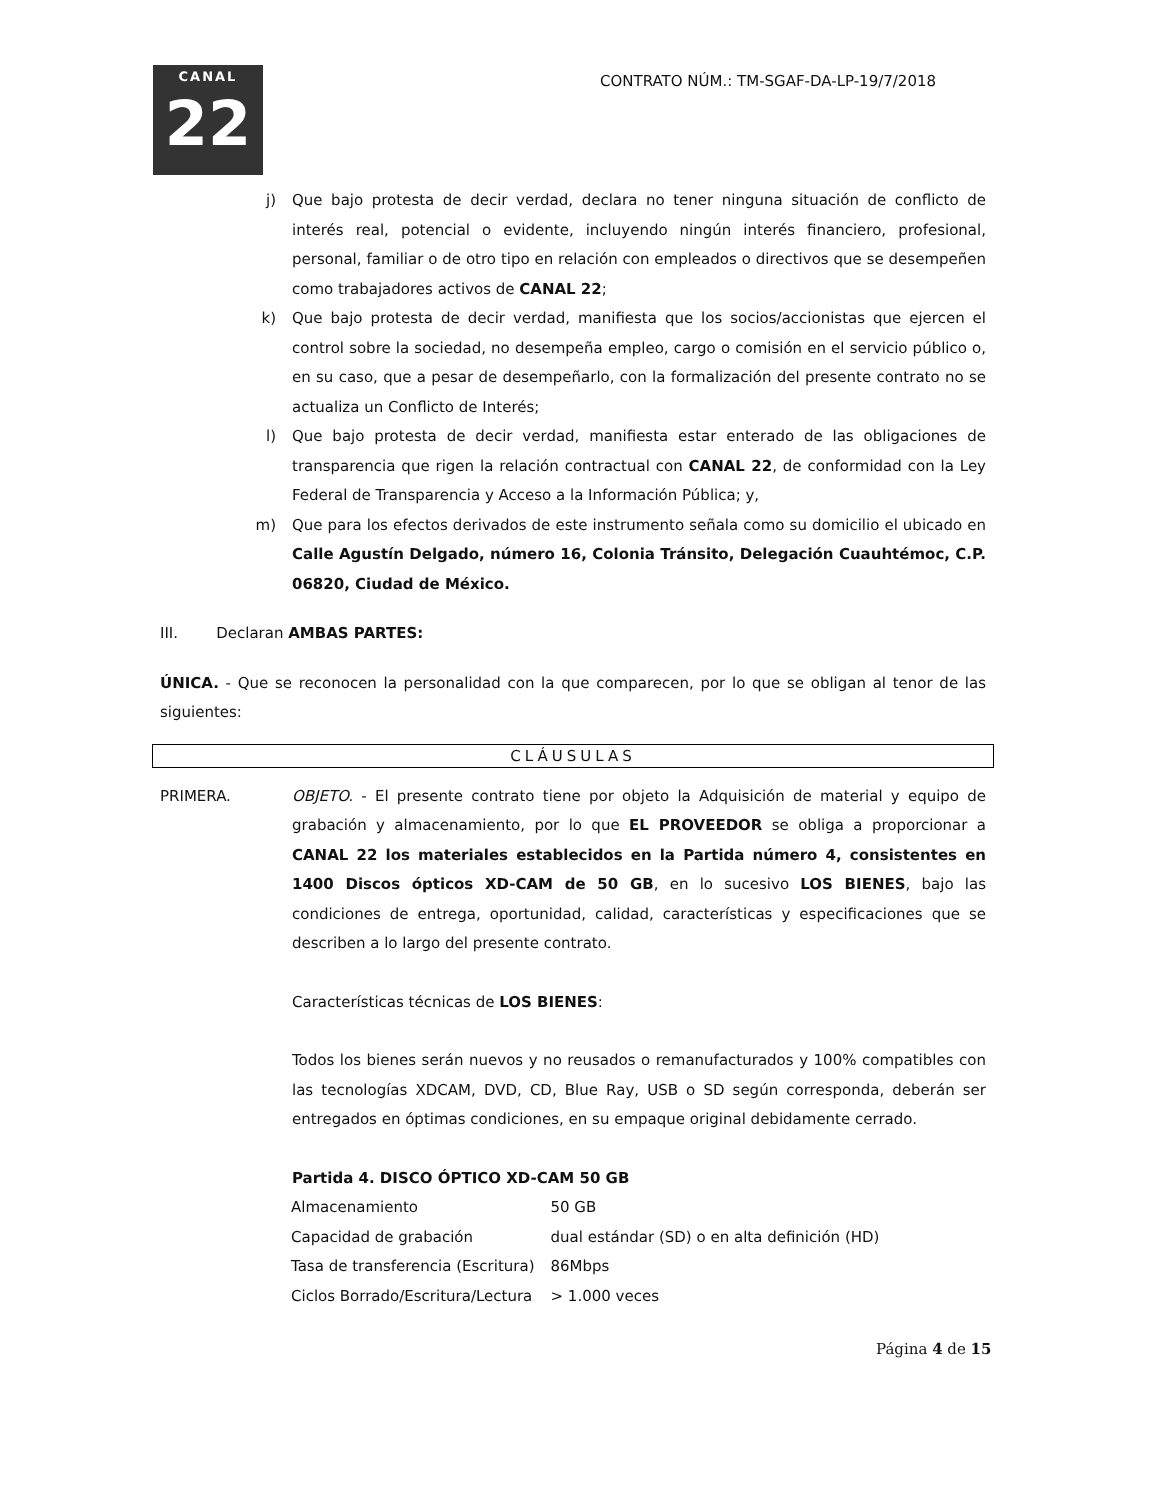CANAL
22
CONTRATO NÚM.: TM-SGAF-DA-LP-19/7/2018
j) Que bajo protesta de decir verdad, declara no tener ninguna situación de conflicto de interés real, potencial o evidente, incluyendo ningún interés financiero, profesional, personal, familiar o de otro tipo en relación con empleados o directivos que se desempeñen como trabajadores activos de CANAL 22;
k) Que bajo protesta de decir verdad, manifiesta que los socios/accionistas que ejercen el control sobre la sociedad, no desempeña empleo, cargo o comisión en el servicio público o, en su caso, que a pesar de desempeñarlo, con la formalización del presente contrato no se actualiza un Conflicto de Interés;
l) Que bajo protesta de decir verdad, manifiesta estar enterado de las obligaciones de transparencia que rigen la relación contractual con CANAL 22, de conformidad con la Ley Federal de Transparencia y Acceso a la Información Pública; y,
m) Que para los efectos derivados de este instrumento señala como su domicilio el ubicado en Calle Agustín Delgado, número 16, Colonia Tránsito, Delegación Cuauhtémoc, C.P. 06820, Ciudad de México.
III. Declaran AMBAS PARTES:
ÚNICA. - Que se reconocen la personalidad con la que comparecen, por lo que se obligan al tenor de las siguientes:
CLÁUSULAS
PRIMERA. OBJETO. - El presente contrato tiene por objeto la Adquisición de material y equipo de grabación y almacenamiento, por lo que EL PROVEEDOR se obliga a proporcionar a CANAL 22 los materiales establecidos en la Partida número 4, consistentes en 1400 Discos ópticos XD-CAM de 50 GB, en lo sucesivo LOS BIENES, bajo las condiciones de entrega, oportunidad, calidad, características y especificaciones que se describen a lo largo del presente contrato.
Características técnicas de LOS BIENES:
Todos los bienes serán nuevos y no reusados o remanufacturados y 100% compatibles con las tecnologías XDCAM, DVD, CD, Blue Ray, USB o SD según corresponda, deberán ser entregados en óptimas condiciones, en su empaque original debidamente cerrado.
Partida 4. DISCO ÓPTICO XD-CAM 50 GB
| Almacenamiento | 50 GB |
| Capacidad de grabación | dual estándar (SD) o en alta definición (HD) |
| Tasa de transferencia (Escritura) | 86Mbps |
| Ciclos Borrado/Escritura/Lectura | > 1.000 veces |
Página 4 de 15